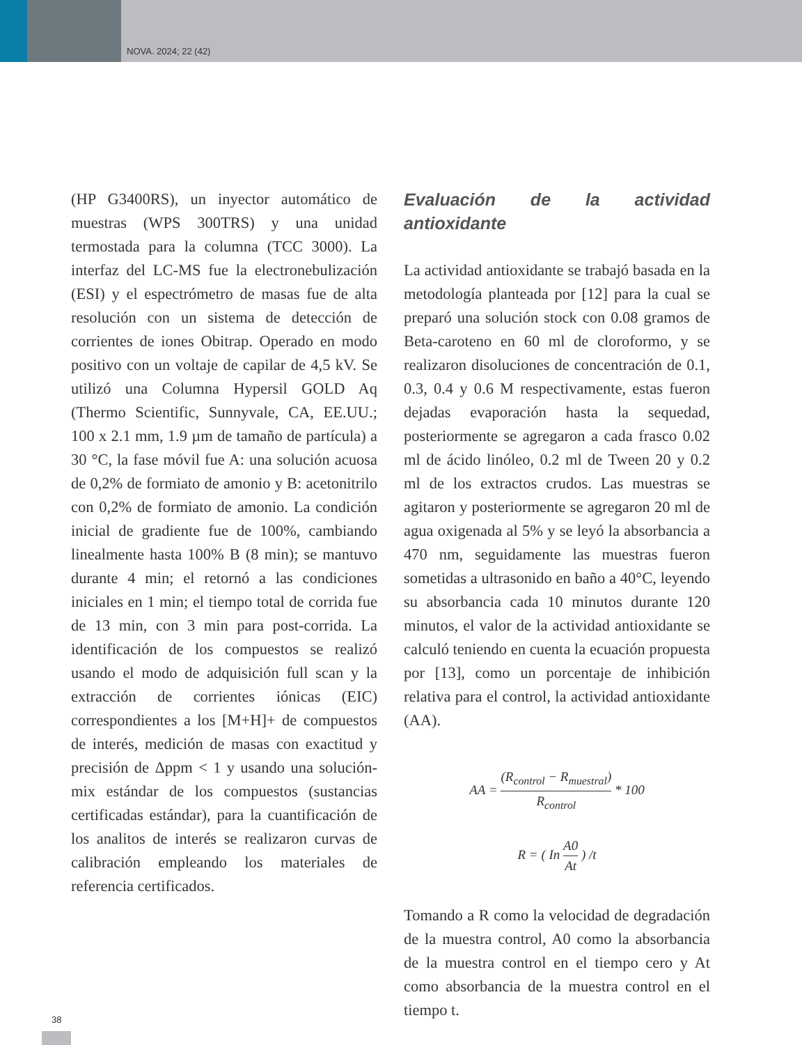NOVA. 2024; 22 (42)
(HP G3400RS), un inyector automático de muestras (WPS 300TRS) y una unidad termostada para la columna (TCC 3000). La interfaz del LC-MS fue la electronebulización (ESI) y el espectrómetro de masas fue de alta resolución con un sistema de detección de corrientes de iones Obitrap. Operado en modo positivo con un voltaje de capilar de 4,5 kV. Se utilizó una Columna Hypersil GOLD Aq (Thermo Scientific, Sunnyvale, CA, EE.UU.; 100 x 2.1 mm, 1.9 µm de tamaño de partícula) a 30 °C, la fase móvil fue A: una solución acuosa de 0,2% de formiato de amonio y B: acetonitrilo con 0,2% de formiato de amonio. La condición inicial de gradiente fue de 100%, cambiando linealmente hasta 100% B (8 min); se mantuvo durante 4 min; el retornó a las condiciones iniciales en 1 min; el tiempo total de corrida fue de 13 min, con 3 min para post-corrida. La identificación de los compuestos se realizó usando el modo de adquisición full scan y la extracción de corrientes iónicas (EIC) correspondientes a los [M+H]+ de compuestos de interés, medición de masas con exactitud y precisión de Δppm < 1 y usando una solución-mix estándar de los compuestos (sustancias certificadas estándar), para la cuantificación de los analitos de interés se realizaron curvas de calibración empleando los materiales de referencia certificados.
Evaluación de la actividad antioxidante
La actividad antioxidante se trabajó basada en la metodología planteada por [12] para la cual se preparó una solución stock con 0.08 gramos de Beta-caroteno en 60 ml de cloroformo, y se realizaron disoluciones de concentración de 0.1, 0.3, 0.4 y 0.6 M respectivamente, estas fueron dejadas evaporación hasta la sequedad, posteriormente se agregaron a cada frasco 0.02 ml de ácido linóleo, 0.2 ml de Tween 20 y 0.2 ml de los extractos crudos. Las muestras se agitaron y posteriormente se agregaron 20 ml de agua oxigenada al 5% y se leyó la absorbancia a 470 nm, seguidamente las muestras fueron sometidas a ultrasonido en baño a 40°C, leyendo su absorbancia cada 10 minutos durante 120 minutos, el valor de la actividad antioxidante se calculó teniendo en cuenta la ecuación propuesta por [13], como un porcentaje de inhibición relativa para el control, la actividad antioxidante (AA).
AA = (R<sub>control</sub> − R<sub>muestral</sub>) R<sub>control</sub> * 100
R = ( In A0 At ) /t
Tomando a R como la velocidad de degradación de la muestra control, A0 como la absorbancia de la muestra control en el tiempo cero y At como absorbancia de la muestra control en el tiempo t.
38